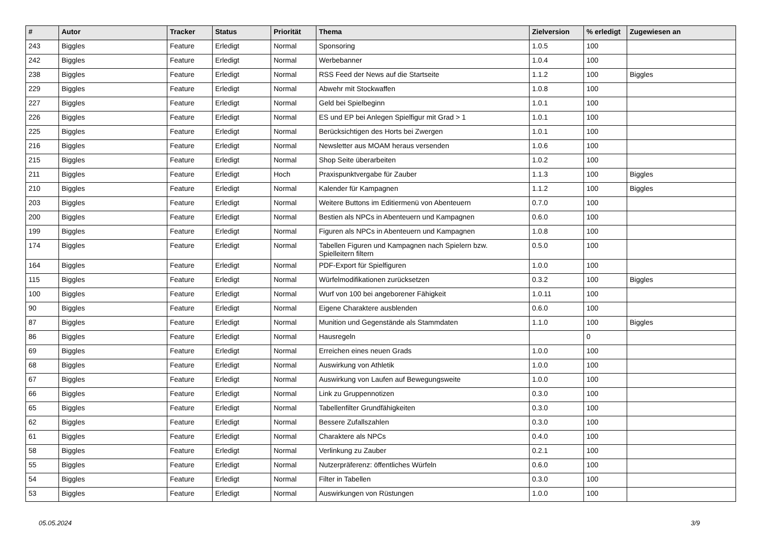| # | Autor | Tracker | Status | Priorität | Thema | Zielversion | % erledigt | Zugewiesen an |
| --- | --- | --- | --- | --- | --- | --- | --- | --- |
| 243 | Biggles | Feature | Erledigt | Normal | Sponsoring | 1.0.5 | 100 | |
| 242 | Biggles | Feature | Erledigt | Normal | Werbebanner | 1.0.4 | 100 | |
| 238 | Biggles | Feature | Erledigt | Normal | RSS Feed der News auf die Startseite | 1.1.2 | 100 | Biggles |
| 229 | Biggles | Feature | Erledigt | Normal | Abwehr mit Stockwaffen | 1.0.8 | 100 | |
| 227 | Biggles | Feature | Erledigt | Normal | Geld bei Spielbeginn | 1.0.1 | 100 | |
| 226 | Biggles | Feature | Erledigt | Normal | ES und EP bei Anlegen Spielfigur mit Grad > 1 | 1.0.1 | 100 | |
| 225 | Biggles | Feature | Erledigt | Normal | Berücksichtigen des Horts bei Zwergen | 1.0.1 | 100 | |
| 216 | Biggles | Feature | Erledigt | Normal | Newsletter aus MOAM heraus versenden | 1.0.6 | 100 | |
| 215 | Biggles | Feature | Erledigt | Normal | Shop Seite überarbeiten | 1.0.2 | 100 | |
| 211 | Biggles | Feature | Erledigt | Hoch | Praxispunktvergabe für Zauber | 1.1.3 | 100 | Biggles |
| 210 | Biggles | Feature | Erledigt | Normal | Kalender für Kampagnen | 1.1.2 | 100 | Biggles |
| 203 | Biggles | Feature | Erledigt | Normal | Weitere Buttons im Editiermenü von Abenteuern | 0.7.0 | 100 | |
| 200 | Biggles | Feature | Erledigt | Normal | Bestien als NPCs in Abenteuern und Kampagnen | 0.6.0 | 100 | |
| 199 | Biggles | Feature | Erledigt | Normal | Figuren als NPCs in Abenteuern und Kampagnen | 1.0.8 | 100 | |
| 174 | Biggles | Feature | Erledigt | Normal | Tabellen Figuren und Kampagnen nach Spielern bzw. Spielleitern filtern | 0.5.0 | 100 | |
| 164 | Biggles | Feature | Erledigt | Normal | PDF-Export für Spielfiguren | 1.0.0 | 100 | |
| 115 | Biggles | Feature | Erledigt | Normal | Würfelmodifikationen zurücksetzen | 0.3.2 | 100 | Biggles |
| 100 | Biggles | Feature | Erledigt | Normal | Wurf von 100 bei angeborener Fähigkeit | 1.0.11 | 100 | |
| 90 | Biggles | Feature | Erledigt | Normal | Eigene Charaktere ausblenden | 0.6.0 | 100 | |
| 87 | Biggles | Feature | Erledigt | Normal | Munition und Gegenstände als Stammdaten | 1.1.0 | 100 | Biggles |
| 86 | Biggles | Feature | Erledigt | Normal | Hausregeln | | 0 | |
| 69 | Biggles | Feature | Erledigt | Normal | Erreichen eines neuen Grads | 1.0.0 | 100 | |
| 68 | Biggles | Feature | Erledigt | Normal | Auswirkung von Athletik | 1.0.0 | 100 | |
| 67 | Biggles | Feature | Erledigt | Normal | Auswirkung von Laufen auf Bewegungsweite | 1.0.0 | 100 | |
| 66 | Biggles | Feature | Erledigt | Normal | Link zu Gruppennotizen | 0.3.0 | 100 | |
| 65 | Biggles | Feature | Erledigt | Normal | Tabellenfilter Grundfähigkeiten | 0.3.0 | 100 | |
| 62 | Biggles | Feature | Erledigt | Normal | Bessere Zufallszahlen | 0.3.0 | 100 | |
| 61 | Biggles | Feature | Erledigt | Normal | Charaktere als NPCs | 0.4.0 | 100 | |
| 58 | Biggles | Feature | Erledigt | Normal | Verlinkung zu Zauber | 0.2.1 | 100 | |
| 55 | Biggles | Feature | Erledigt | Normal | Nutzerpräferenz: öffentliches Würfeln | 0.6.0 | 100 | |
| 54 | Biggles | Feature | Erledigt | Normal | Filter in Tabellen | 0.3.0 | 100 | |
| 53 | Biggles | Feature | Erledigt | Normal | Auswirkungen von Rüstungen | 1.0.0 | 100 | |
05.05.2024 3/9